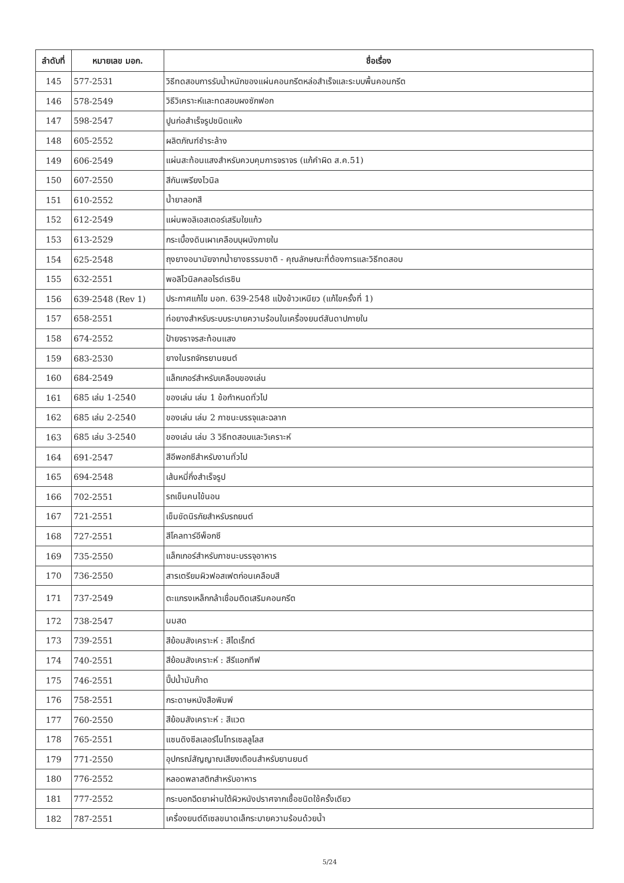| ลำดับที่ | หมายเลข มอก. | ชื่อเรื่อง |
| --- | --- | --- |
| 145 | 577-2531 | วิธีทดสอบการรับน้ำหนักของแผ่นคอนกรีตหล่อสำเร็จและระบบพื้นคอนกรีต |
| 146 | 578-2549 | วิธีวิเคราะห์และทดสอบผงซักฟอก |
| 147 | 598-2547 | ปูนก่อสำเร็จรูปชนิดแห้ง |
| 148 | 605-2552 | ผลิตภัณฑ์ชำระล้าง |
| 149 | 606-2549 | แผ่นสะท้อนแสงสำหรับควบคุมการจราจร (แก้คำผิด ส.ค.51) |
| 150 | 607-2550 | สีกันเพรียงไวนิล |
| 151 | 610-2552 | น้ำยาลอกสี |
| 152 | 612-2549 | แผ่นพอลิเอสเตอร์เสริมใยแก้ว |
| 153 | 613-2529 | กระเบื้องดินเผาเคลือบบุผนังภายใน |
| 154 | 625-2548 | ถุงยางอนามัยจากน้ำยางธรรมชาติ - คุณลักษณะที่ต้องการและวิธีทดสอบ |
| 155 | 632-2551 | พอลิไวนิลคลอไรด์เรซิน |
| 156 | 639-2548 (Rev 1) | ประกาศแก้ไข มอก. 639-2548 แป้งข้าวเหนียว (แก้ไขครั้งที่ 1) |
| 157 | 658-2551 | ท่อยางสำหรับระบบระบายความร้อนในเครื่องยนต์สันดาปภายใน |
| 158 | 674-2552 | ป้ายจราจรสะท้อนแสง |
| 159 | 683-2530 | ยางในรถจักรยานยนต์ |
| 160 | 684-2549 | แล็กเกอร์สำหรับเคลือบของเล่น |
| 161 | 685 เล่ม 1-2540 | ของเล่น เล่ม 1 ข้อกำหนดทั่วไป |
| 162 | 685 เล่ม 2-2540 | ของเล่น เล่ม 2 ภาชนะบรรจุและฉลาก |
| 163 | 685 เล่ม 3-2540 | ของเล่น เล่ม 3 วิธีทดสอบและวิเคราะห์ |
| 164 | 691-2547 | สีอีพอกซีสำหรับงานทั่วไป |
| 165 | 694-2548 | เส้นหมี่กึ่งสำเร็จรูป |
| 166 | 702-2551 | รถเข็นคนไข้นอน |
| 167 | 721-2551 | เข็มขัดนิรภัยสำหรับรถยนต์ |
| 168 | 727-2551 | สีโคลทาร์อีพ็อกซี |
| 169 | 735-2550 | แล็กเกอร์สำหรับภาชนะบรรจุอาหาร |
| 170 | 736-2550 | สารเตรียมผิวฟอสเฟตก่อนเคลือบสี |
| 171 | 737-2549 | ตะแกรงเหล็กกล้าเชื่อมติดเสริมคอนกรีต |
| 172 | 738-2547 | นมสด |
| 173 | 739-2551 | สีย้อมสังเคราะห์ : สีไดเร็กต์ |
| 174 | 740-2551 | สีย้อมสังเคราะห์ : สีรีแอกทีฟ |
| 175 | 746-2551 | ปี๊ปน้ำมันก๊าด |
| 176 | 758-2551 | กระดาษหนังสือพิมพ์ |
| 177 | 760-2550 | สีย้อมสังเคราะห์ : สีแวต |
| 178 | 765-2551 | แซนดิงซีลเลอร์ไนโทรเซลลูโลส |
| 179 | 771-2550 | อุปกรณ์สัญญาณเสียงเตือนสำหรับยานยนต์ |
| 180 | 776-2552 | หลอดพลาสติกสำหรับอาหาร |
| 181 | 777-2552 | กระบอกฉีดยาผ่านใต้ผิวหนังปราศจากเชื้อชนิดใช้ครั้งเดียว |
| 182 | 787-2551 | เครื่องยนต์ดีเซลขนาดเล็กระบายความร้อนด้วยน้ำ |
5/24